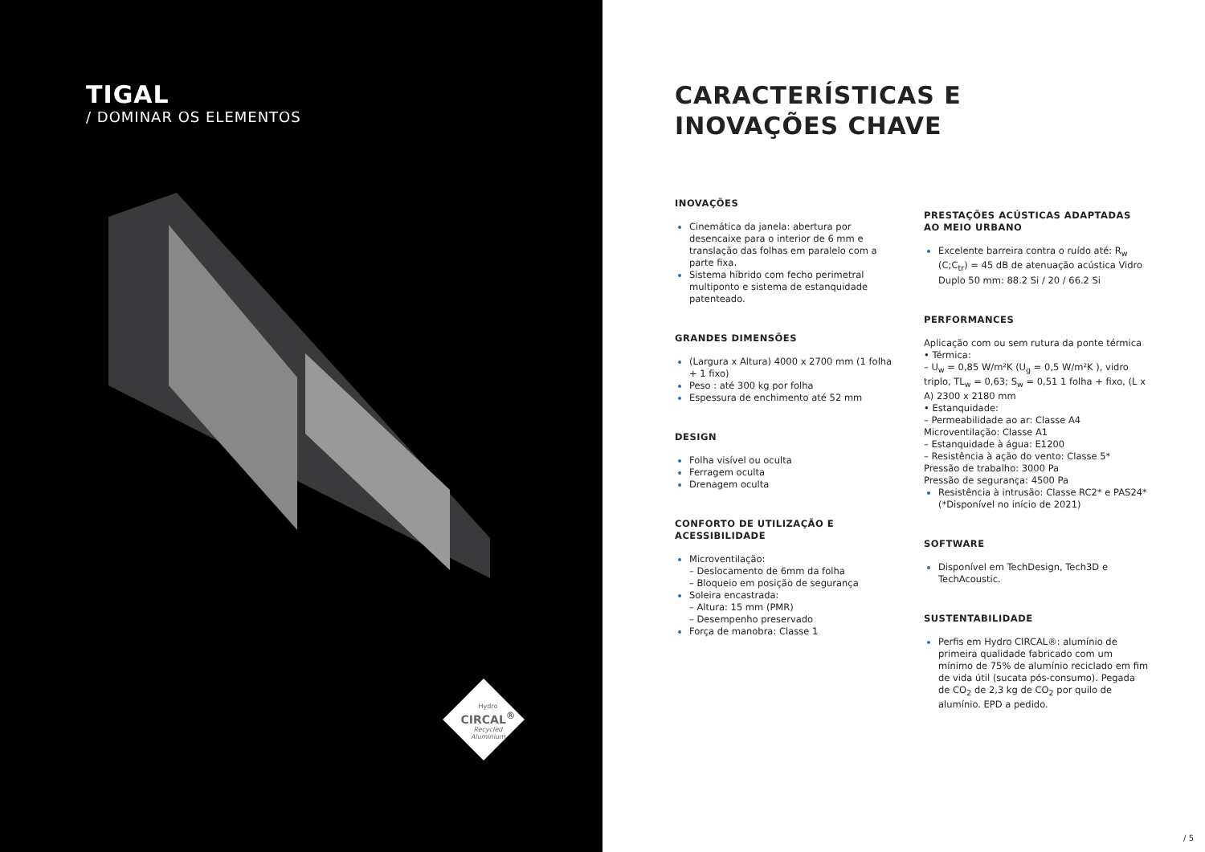TIGAL
/ DOMINAR OS ELEMENTOS
Hydro
CIRCAL<sup>®</sup>
Recycled
Aluminium
CARACTERÍSTICAS E
INOVAÇÕES CHAVE
INOVAÇÕES
Cinemática da janela: abertura por desencaixe para o interior de 6 mm e translação das folhas em paralelo com a parte fixa.
Sistema híbrido com fecho perimetral multiponto e sistema de estanquidade patenteado.
GRANDES DIMENSÕES
(Largura x Altura) 4000 x 2700 mm (1 folha + 1 fixo)
Peso : até 300 kg por folha
Espessura de enchimento até 52 mm
DESIGN
Folha visível ou oculta
Ferragem oculta
Drenagem oculta
CONFORTO DE UTILIZAÇÃO E ACESSIBILIDADE
Microventilação:
– Deslocamento de 6mm da folha
– Bloqueio em posição de segurança
Soleira encastrada:
– Altura: 15 mm (PMR)
– Desempenho preservado
Força de manobra: Classe 1
PRESTAÇÕES ACÚSTICAS ADAPTADAS AO MEIO URBANO
Excelente barreira contra o ruído até: R<sub>w</sub> (C;C<sub>tr</sub>) = 45 dB de atenuação acústica Vidro Duplo 50 mm: 88.2 Si / 20 / 66.2 Si
PERFORMANCES
Aplicação com ou sem rutura da ponte térmica
• Térmica:
– U<sub>w</sub> = 0,85 W/m²K (U<sub>g</sub> = 0,5 W/m²K ), vidro triplo, TL<sub>w</sub> = 0,63; S<sub>w</sub> = 0,51 1 folha + fixo, (L x A) 2300 x 2180 mm
• Estanquidade:
– Permeabilidade ao ar: Classe A4
Microventilação: Classe A1
– Estanquidade à água: E1200
– Resistência à ação do vento: Classe 5*
Pressão de trabalho: 3000 Pa
Pressão de segurança: 4500 Pa
Resistência à intrusão: Classe RC2* e PAS24* (*Disponível no início de 2021)
SOFTWARE
Disponível em TechDesign, Tech3D e TechAcoustic.
SUSTENTABILIDADE
Perfis em Hydro CIRCAL®: alumínio de primeira qualidade fabricado com um mínimo de 75% de alumínio reciclado em fim de vida útil (sucata pós-consumo). Pegada de CO<sub>2</sub> de 2,3 kg de CO<sub>2</sub> por quilo de alumínio. EPD a pedido.
/ 5